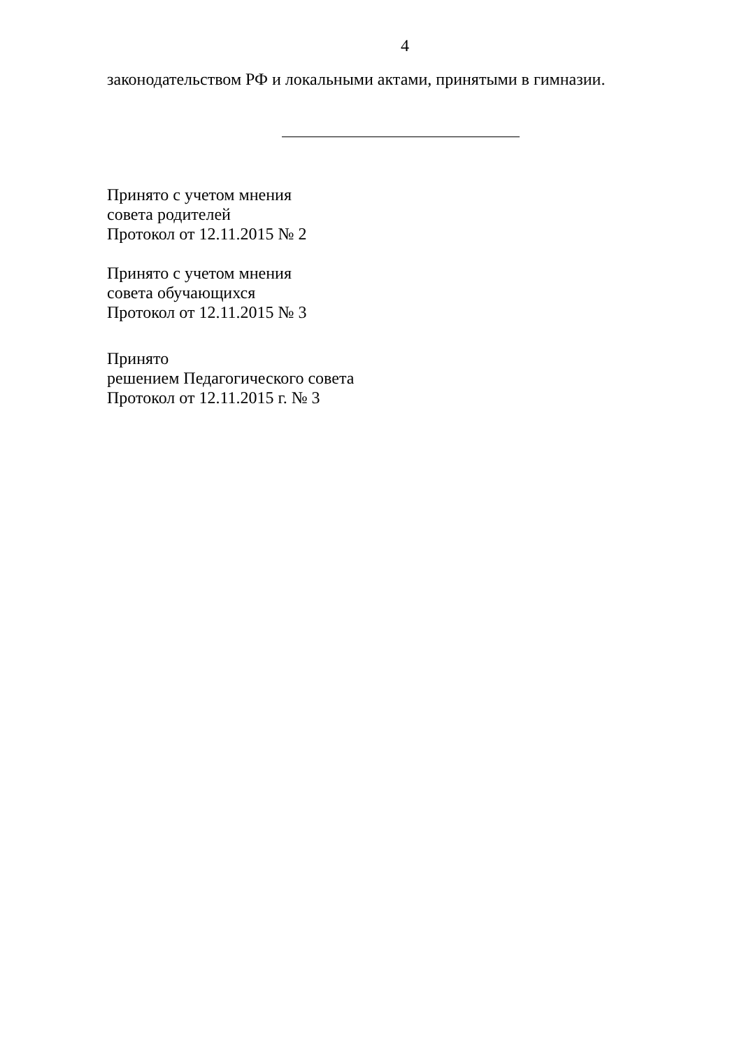4
законодательством РФ и локальными актами, принятыми в гимназии.
Принято с учетом мнения
совета родителей
Протокол от 12.11.2015 № 2
Принято с учетом мнения
совета обучающихся
Протокол от 12.11.2015 № 3
Принято
решением Педагогического совета
Протокол от 12.11.2015 г. № 3